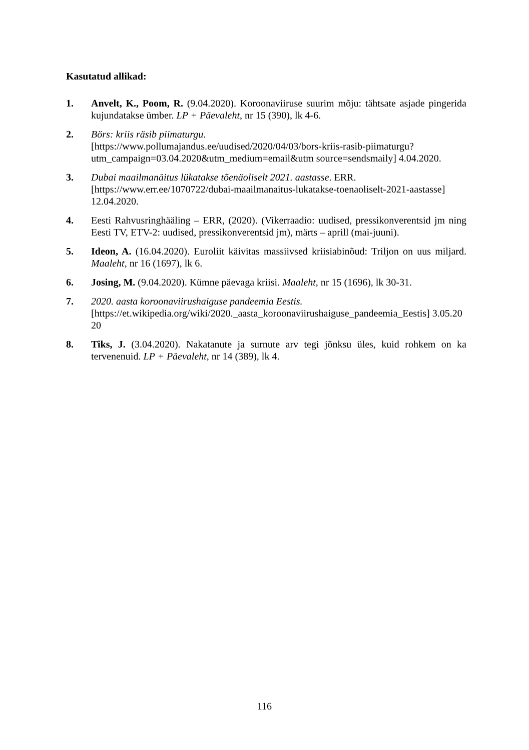Kasutatud allikad:
1. Anvelt, K., Poom, R. (9.04.2020). Koroonaviiruse suurim mõju: tähtsate asjade pingerida kujundatakse ümber. LP + Päevaleht, nr 15 (390), lk 4-6.
2. Börs: kriis räsib piimaturgu.
[https://www.pollumajandus.ee/uudised/2020/04/03/bors-kriis-rasib-piimaturgu?utm_campaign=03.04.2020&utm_medium=email&utm source=sendsmaily] 4.04.2020.
3. Dubai maailmanäitus lükatakse tõenäoliselt 2021. aastasse. ERR.
[https://www.err.ee/1070722/dubai-maailmanaitus-lukatakse-toenaoliselt-2021-aastasse] 12.04.2020.
4. Eesti Rahvusringhääling – ERR, (2020). (Vikerraadio: uudised, pressikonverentsid jm ning Eesti TV, ETV-2: uudised, pressikonverentsid jm), märts – aprill (mai-juuni).
5. Ideon, A. (16.04.2020). Euroliit käivitas massiivsed kriisiabinõud: Triljon on uus miljard. Maaleht, nr 16 (1697), lk 6.
6. Josing, M. (9.04.2020). Kümne päevaga kriisi. Maaleht, nr 15 (1696), lk 30-31.
7. 2020. aasta koroonaviirushaiguse pandeemia Eestis.
[https://et.wikipedia.org/wiki/2020._aasta_koroonaviirushaiguse_pandeemia_Eestis] 3.05.2020
8. Tiks, J. (3.04.2020). Nakatanute ja surnute arv tegi jõnksu üles, kuid rohkem on ka tervenenuid. LP + Päevaleht, nr 14 (389), lk 4.
116